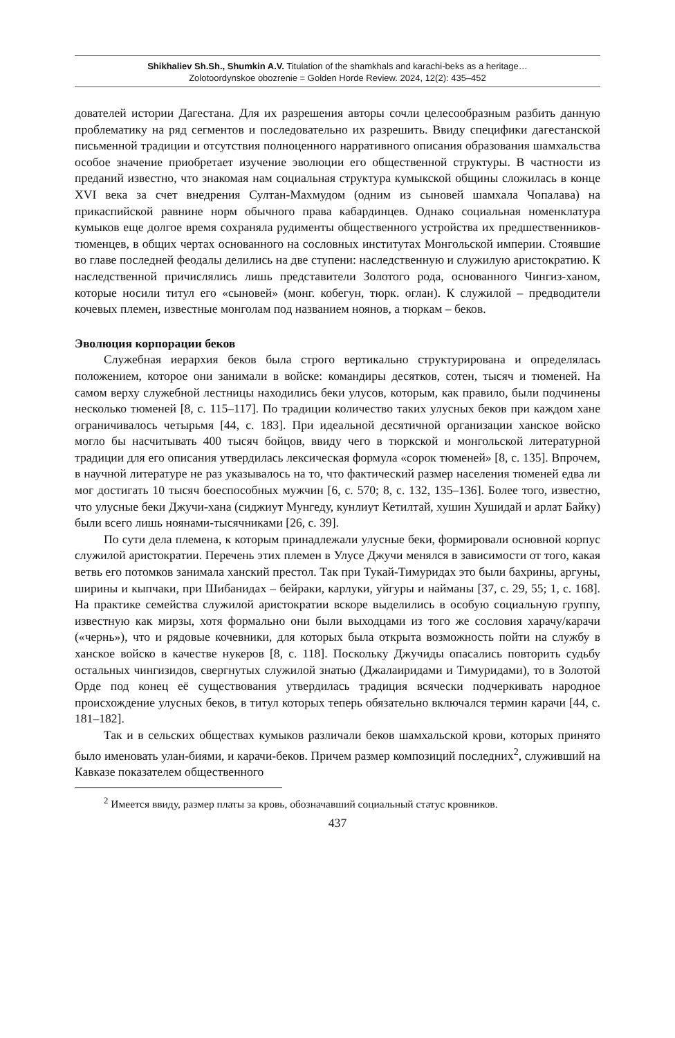Shikhaliev Sh.Sh., Shumkin A.V. Titulation of the shamkhals and karachi-beks as a heritage…
Zolotoordynskoe obozrenie = Golden Horde Review. 2024, 12(2): 435–452
дователей истории Дагестана. Для их разрешения авторы сочли целесообразным разбить данную проблематику на ряд сегментов и последовательно их разрешить. Ввиду специфики дагестанской письменной традиции и отсутствия полноценного нарративного описания образования шамхальства особое значение приобретает изучение эволюции его общественной структуры. В частности из преданий известно, что знакомая нам социальная структура кумыкской общины сложилась в конце XVI века за счет внедрения Султан-Махмудом (одним из сыновей шамхала Чопалава) на прикаспийской равнине норм обычного права кабардинцев. Однако социальная номенклатура кумыков еще долгое время сохраняла рудименты общественного устройства их предшественников-тюменцев, в общих чертах основанного на сословных институтах Монгольской империи. Стоявшие во главе последней феодалы делились на две ступени: наследственную и служилую аристократию. К наследственной причислялись лишь представители Золотого рода, основанного Чингиз-ханом, которые носили титул его «сыновей» (монг. кобегун, тюрк. оглан). К служилой – предводители кочевых племен, известные монголам под названием ноянов, а тюркам – беков.
Эволюция корпорации беков
Служебная иерархия беков была строго вертикально структурирована и определялась положением, которое они занимали в войске: командиры десятков, сотен, тысяч и тюменей. На самом верху служебной лестницы находились беки улусов, которым, как правило, были подчинены несколько тюменей [8, с. 115–117]. По традиции количество таких улусных беков при каждом хане ограничивалось четырьмя [44, с. 183]. При идеальной десятичной организации ханское войско могло бы насчитывать 400 тысяч бойцов, ввиду чего в тюркской и монгольской литературной традиции для его описания утвердилась лексическая формула «сорок тюменей» [8, с. 135]. Впрочем, в научной литературе не раз указывалось на то, что фактический размер населения тюменей едва ли мог достигать 10 тысяч боеспособных мужчин [6, с. 570; 8, с. 132, 135–136]. Более того, известно, что улусные беки Джучи-хана (сиджиут Мунгеду, кунлиут Кетилтай, хушин Хушидай и арлат Байку) были всего лишь ноянами-тысячниками [26, с. 39].
По сути дела племена, к которым принадлежали улусные беки, формировали основной корпус служилой аристократии. Перечень этих племен в Улусе Джучи менялся в зависимости от того, какая ветвь его потомков занимала ханский престол. Так при Тукай-Тимуридах это были бахрины, аргуны, ширины и кыпчаки, при Шибанидах – бейраки, карлуки, уйгуры и найманы [37, с. 29, 55; 1, с. 168]. На практике семейства служилой аристократии вскоре выделились в особую социальную группу, известную как мирзы, хотя формально они были выходцами из того же сословия харачу/карачи («чернь»), что и рядовые кочевники, для которых была открыта возможность пойти на службу в ханское войско в качестве нукеров [8, с. 118]. Поскольку Джучиды опасались повторить судьбу остальных чингизидов, свергнутых служилой знатью (Джалаиридами и Тимуридами), то в Золотой Орде под конец её существования утвердилась традиция всячески подчеркивать народное происхождение улусных беков, в титул которых теперь обязательно включался термин карачи [44, с. 181–182].
Так и в сельских обществах кумыков различали беков шамхальской крови, которых принято было именовать улан-биями, и карачи-беков. Причем размер композиций последних<sup>2</sup>, служивший на Кавказе показателем общественного
<sup>2</sup> Имеется ввиду, размер платы за кровь, обозначавший социальный статус кровников.
437